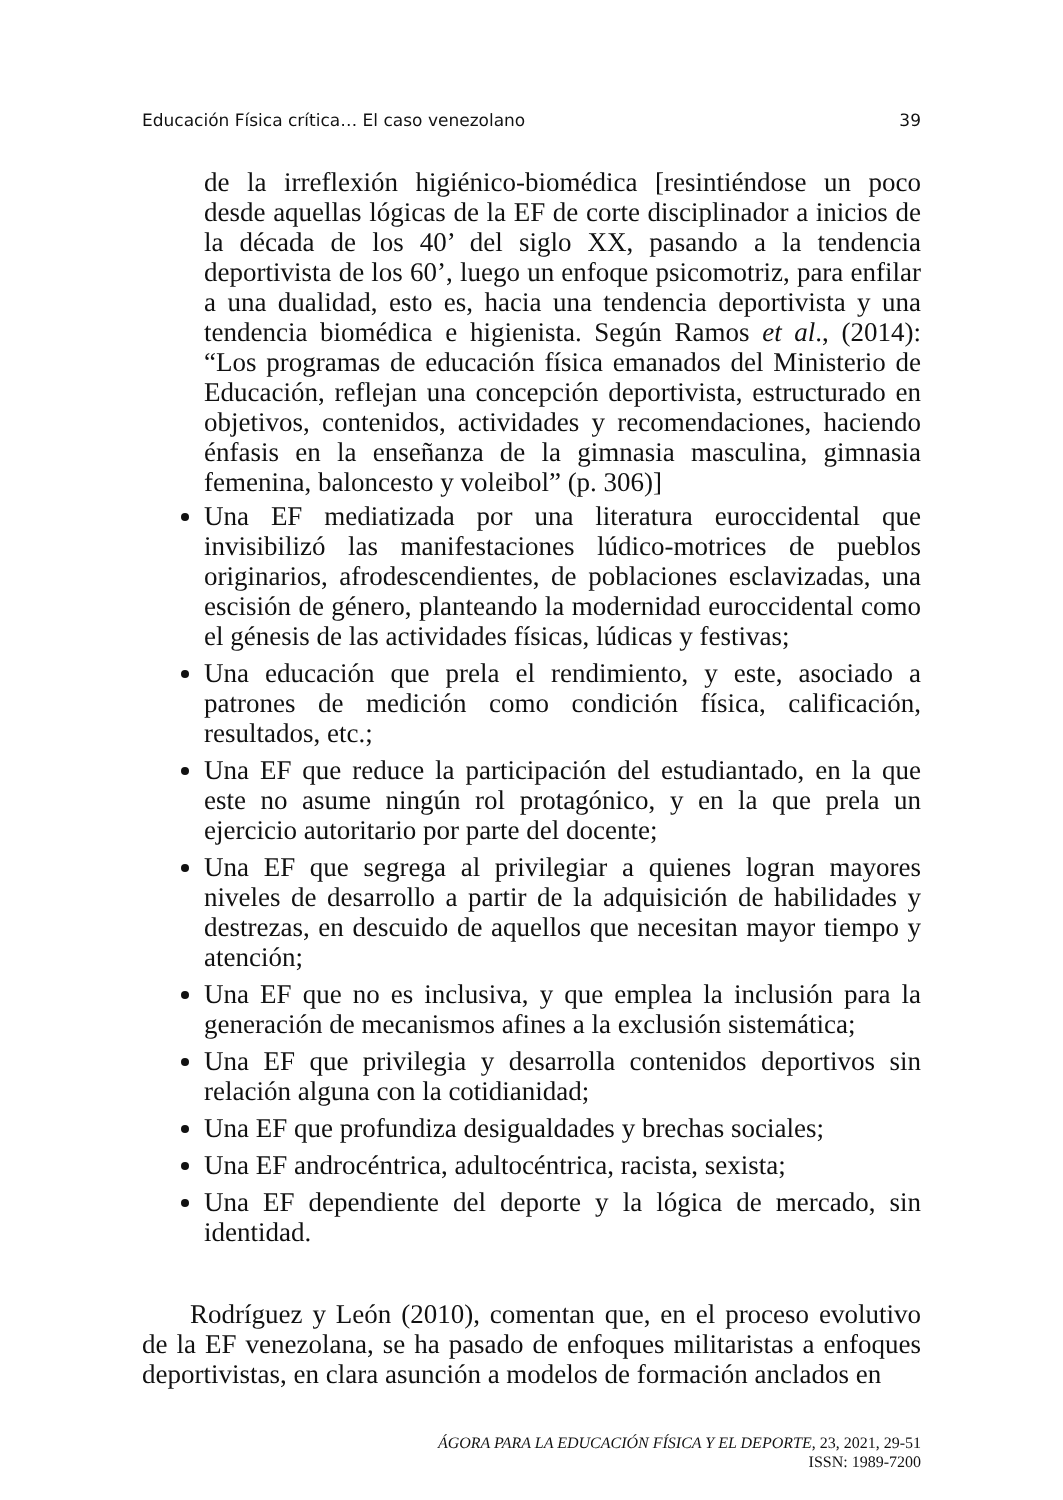Educación Física crítica… El caso venezolano 39
de la irreflexión higiénico-biomédica [resintiéndose un poco desde aquellas lógicas de la EF de corte disciplinador a inicios de la década de los 40’ del siglo XX, pasando a la tendencia deportivista de los 60’, luego un enfoque psicomotriz, para enfilar a una dualidad, esto es, hacia una tendencia deportivista y una tendencia biomédica e higienista. Según Ramos et al., (2014): “Los programas de educación física emanados del Ministerio de Educación, reflejan una concepción deportivista, estructurado en objetivos, contenidos, actividades y recomendaciones, haciendo énfasis en la enseñanza de la gimnasia masculina, gimnasia femenina, baloncesto y voleibol” (p. 306)]
Una EF mediatizada por una literatura euroccidental que invisibilizó las manifestaciones lúdico-motrices de pueblos originarios, afrodescendientes, de poblaciones esclavizadas, una escisión de género, planteando la modernidad euroccidental como el génesis de las actividades físicas, lúdicas y festivas;
Una educación que prela el rendimiento, y este, asociado a patrones de medición como condición física, calificación, resultados, etc.;
Una EF que reduce la participación del estudiantado, en la que este no asume ningún rol protagónico, y en la que prela un ejercicio autoritario por parte del docente;
Una EF que segrega al privilegiar a quienes logran mayores niveles de desarrollo a partir de la adquisición de habilidades y destrezas, en descuido de aquellos que necesitan mayor tiempo y atención;
Una EF que no es inclusiva, y que emplea la inclusión para la generación de mecanismos afines a la exclusión sistemática;
Una EF que privilegia y desarrolla contenidos deportivos sin relación alguna con la cotidianidad;
Una EF que profundiza desigualdades y brechas sociales;
Una EF androcéntrica, adultocéntrica, racista, sexista;
Una EF dependiente del deporte y la lógica de mercado, sin identidad.
Rodríguez y León (2010), comentan que, en el proceso evolutivo de la EF venezolana, se ha pasado de enfoques militaristas a enfoques deportivistas, en clara asunción a modelos de formación anclados en
ÁGORA PARA LA EDUCACIÓN FÍSICA Y EL DEPORTE, 23, 2021, 29-51
ISSN: 1989-7200